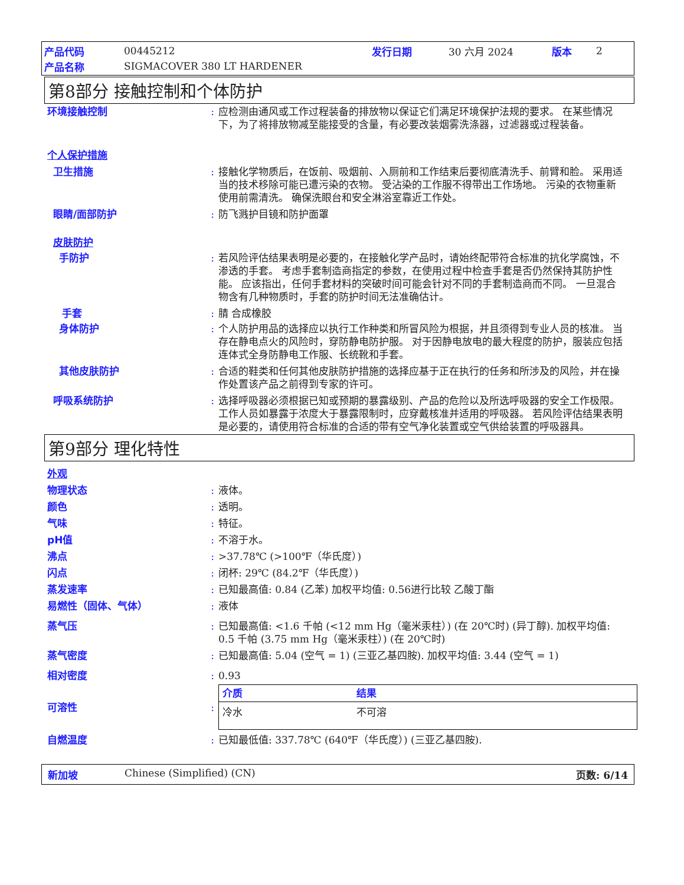产品代码 00445212 发行日期 30 六月 2024 版本 2
产品名称 SIGMACOVER 380 LT HARDENER
第8部分 接触控制和个体防护
环境接触控制: 应检测由通风或工作过程装备的排放物以保证它们满足环境保护法规的要求。 在某些情况下，为了将排放物减至能接受的含量，有必要改装烟雾洗涤器，过滤器或过程装备。
个人保护措施
卫生措施: 接触化学物质后，在饭前、吸烟前、入厕前和工作结束后要彻底清洗手、前臂和脸。 采用适当的技术移除可能已遭污染的衣物。 受沾染的工作服不得带出工作场地。 污染的衣物重新使用前需清洗。 确保洗眼台和安全淋浴室靠近工作处。
眼睛/面部防护: 防飞溅护目镜和防护面罩
皮肤防护
手防护: 若风险评估结果表明是必要的，在接触化学产品时，请始终配带符合标准的抗化学腐蚀，不渗透的手套。 考虑手套制造商指定的参数，在使用过程中检查手套是否仍然保持其防护性能。 应该指出，任何手套材料的突破时间可能会针对不同的手套制造商而不同。 一旦混合物含有几种物质时，手套的防护时间无法准确估计。
手套: 腈 合成橡胶
身体防护: 个人防护用品的选择应以执行工作种类和所冒风险为根据，并且须得到专业人员的核准。 当存在静电点火的风险时，穿防静电防护服。 对于因静电放电的最大程度的防护，服装应包括连体式全身防静电工作服、长统靴和手套。
其他皮肤防护: 合适的鞋类和任何其他皮肤防护措施的选择应基于正在执行的任务和所涉及的风险，并在操作处置该产品之前得到专家的许可。
呼吸系统防护: 选择呼吸器必须根据已知或预期的暴露级别、产品的危险以及所选呼吸器的安全工作极限。 工作人员如暴露于浓度大于暴露限制时，应穿戴核准并适用的呼吸器。 若风险评估结果表明是必要的，请使用符合标准的合适的带有空气净化装置或空气供给装置的呼吸器具。
第9部分 理化特性
外观
物理状态: 液体。
颜色: 透明。
气味: 特征。
pH值: 不溶于水。
沸点: >37.78℃ (>100℉（华氏度）)
闪点: 闭杯: 29℃ (84.2℉（华氏度）)
蒸发速率: 已知最高值: 0.84 (乙苯) 加权平均值: 0.56进行比较 乙酸丁酯
易燃性（固体、气体）: 液体
蒸气压: 已知最高值: <1.6 千帕 (<12 mm Hg（毫米汞柱）) (在 20℃时) (异丁醇). 加权平均值: 0.5 千帕 (3.75 mm Hg（毫米汞柱）) (在 20℃时)
蒸气密度: 已知最高值: 5.04 (空气 = 1) (三亚乙基四胺). 加权平均值: 3.44 (空气 = 1)
相对密度: 0.93
可溶性:
| 介质 | 结果 |
| --- | --- |
| 冷水 | 不可溶 |
自燃温度: 已知最低值: 337.78℃ (640℉（华氏度）) (三亚乙基四胺).
新加坡 Chinese (Simplified) (CN) 页数: 6/14